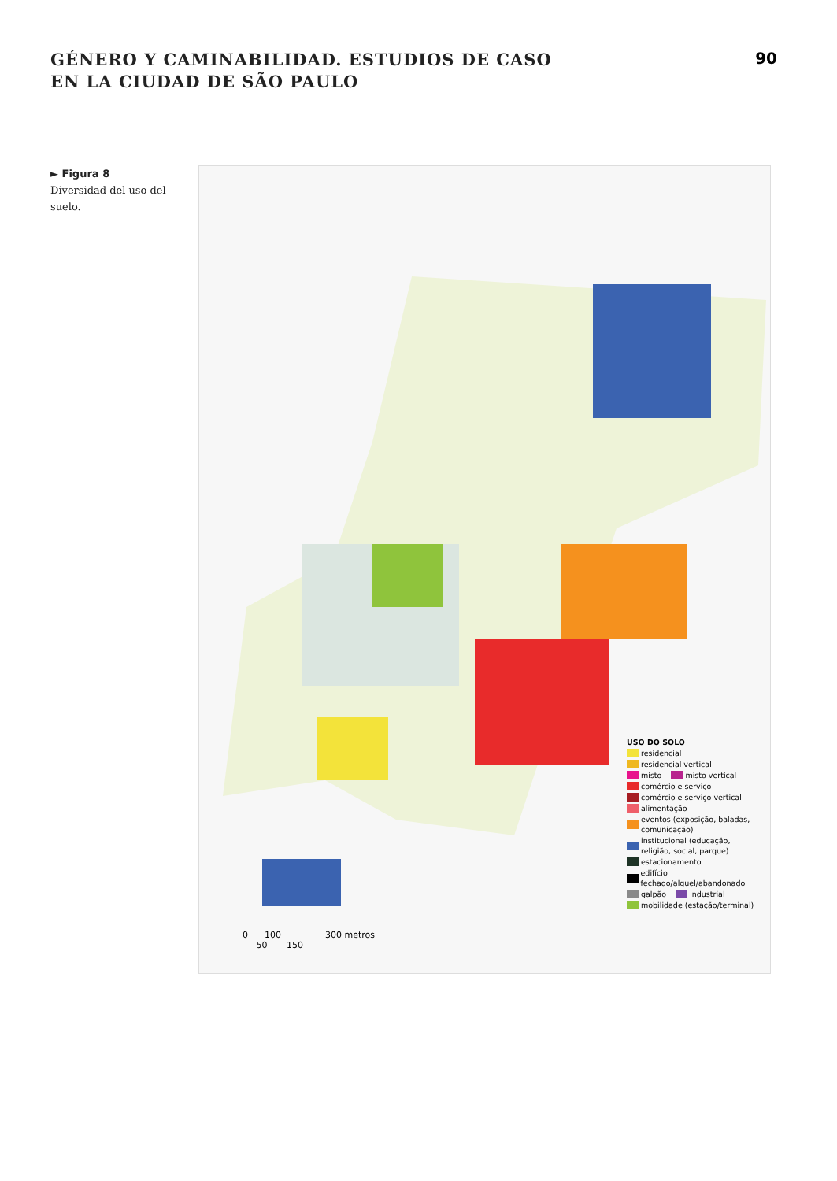GÉNERO Y CAMINABILIDAD. ESTUDIOS DE CASO
EN LA CIUDAD DE SÃO PAULO
90
► Figura 8
Diversidad del uso del suelo.
USO DO SOLO
residencial
residencial vertical
misto misto vertical
comércio e serviço
comércio e serviço vertical
alimentação
eventos (exposição, baladas,
comunicação)
institucional (educação,
religião, social, parque)
estacionamento
edifício fechado/alguel/abandonado
galpão industrial
mobilidade (estação/terminal)
0 100 300 metros
50 150